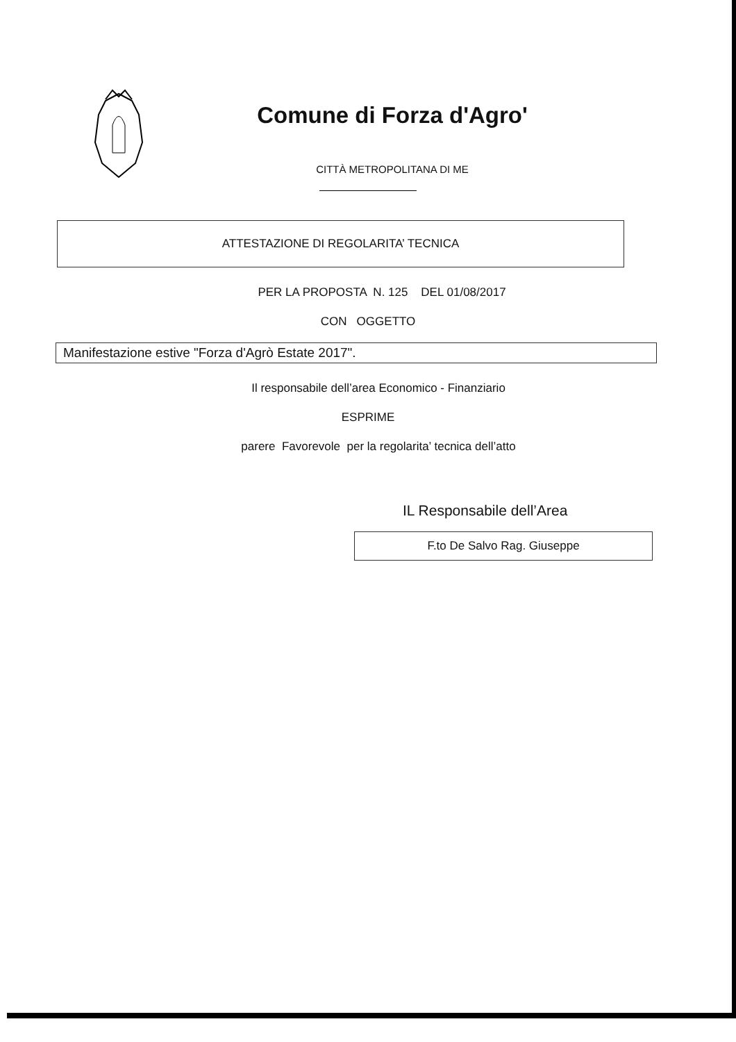Comune di Forza d'Agro'
CITTÀ METROPOLITANA DI ME
ATTESTAZIONE DI REGOLARITA’ TECNICA
PER LA PROPOSTA N. 125 DEL 01/08/2017
CON OGGETTO
Manifestazione estive "Forza d'Agrò Estate 2017".
Il responsabile dell’area Economico - Finanziario
ESPRIME
parere Favorevole per la regolarita’ tecnica dell’atto
IL Responsabile dell’Area
F.to De Salvo Rag. Giuseppe